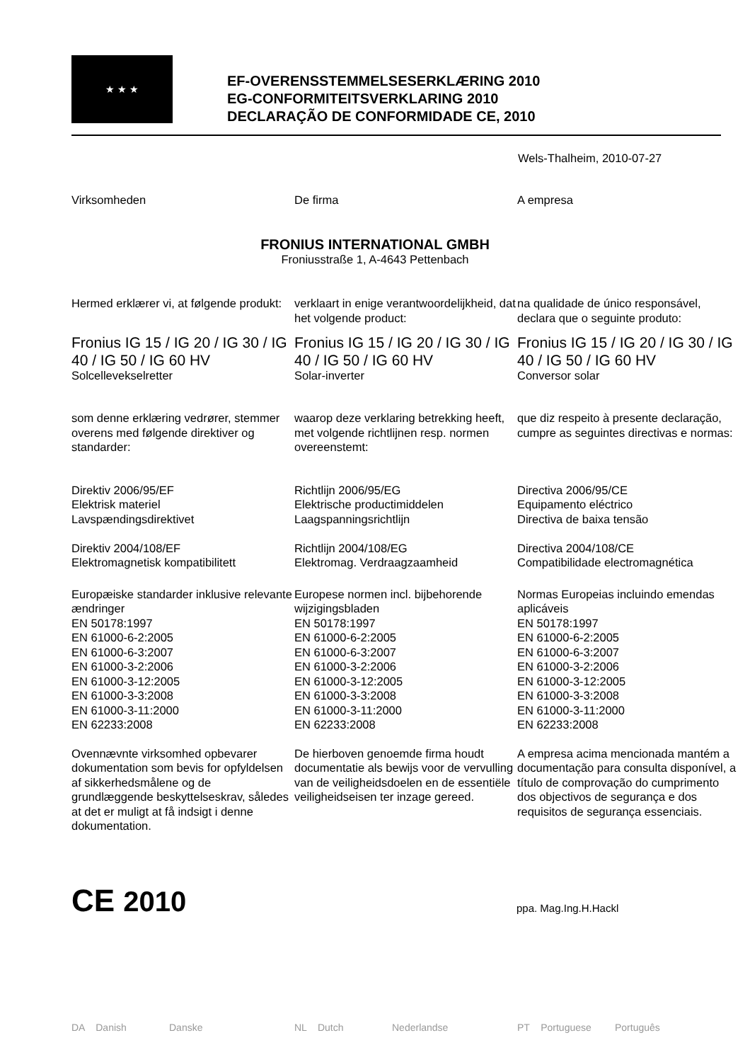★ ★ ★
EF-OVERENSSTEMMELSESERKLÆRING 2010
EG-CONFORMITEITSVERKLARING 2010
DECLARAÇÃO DE CONFORMIDADE CE, 2010
Wels-Thalheim, 2010-07-27
Virksomheden De firma A empresa
FRONIUS INTERNATIONAL GMBH
Froniusstraße 1, A-4643 Pettenbach
Hermed erklærer vi, at følgende produkt:
verklaart in enige verantwoordelijkheid, dat het volgende product:
na qualidade de único responsável, declara que o seguinte produto:
Fronius IG 15 / IG 20 / IG 30 / IG 40 / IG 50 / IG 60 HV
Solcellevekselretter
Fronius IG 15 / IG 20 / IG 30 / IG 40 / IG 50 / IG 60 HV
Solar-inverter
Fronius IG 15 / IG 20 / IG 30 / IG 40 / IG 50 / IG 60 HV
Conversor solar
som denne erklæring vedrører, stemmer overens med følgende direktiver og standarder:
waarop deze verklaring betrekking heeft, met volgende richtlijnen resp. normen overeenstemt:
que diz respeito à presente declaração, cumpre as seguintes directivas e normas:
Direktiv 2006/95/EF
Elektrisk materiel
Lavspændingsdirektivet
Direktiv 2004/108/EF
Elektromagnetisk kompatibilitett
Richtlijn 2006/95/EG
Elektrische productimiddelen
Laagspanningsrichtlijn
Richtlijn 2004/108/EG
Elektromag. Verdraagzaamheid
Directiva 2006/95/CE
Equipamento eléctrico
Directiva de baixa tensão
Directiva 2004/108/CE
Compatibilidade electromagnética
Europæiske standarder inklusive relevante ændringer
EN 50178:1997
EN 61000-6-2:2005
EN 61000-6-3:2007
EN 61000-3-2:2006
EN 61000-3-12:2005
EN 61000-3-3:2008
EN 61000-3-11:2000
EN 62233:2008
Europese normen incl. bijbehorende wijzigingsbladen
EN 50178:1997
EN 61000-6-2:2005
EN 61000-6-3:2007
EN 61000-3-2:2006
EN 61000-3-12:2005
EN 61000-3-3:2008
EN 61000-3-11:2000
EN 62233:2008
Normas Europeias incluindo emendas aplicáveis
EN 50178:1997
EN 61000-6-2:2005
EN 61000-6-3:2007
EN 61000-3-2:2006
EN 61000-3-12:2005
EN 61000-3-3:2008
EN 61000-3-11:2000
EN 62233:2008
Ovennævnte virksomhed opbevarer dokumentation som bevis for opfyldelsen af sikkerhedsmålene og de grundlæggende beskyttelseskrav, således at det er muligt at få indsigt i denne dokumentation.
De hierboven genoemde firma houdt documentatie als bewijs voor de vervulling van de veiligheidsdoelen en de essentiële veiligheidseisen ter inzage gereed.
A empresa acima mencionada mantém a documentação para consulta disponível, a título de comprovação do cumprimento dos objectivos de segurança e dos requisitos de segurança essenciais.
CE 2010
ppa. Mag.Ing.H.Hackl
DA Danish Danske NL Dutch Nederlandse PT Portuguese Português